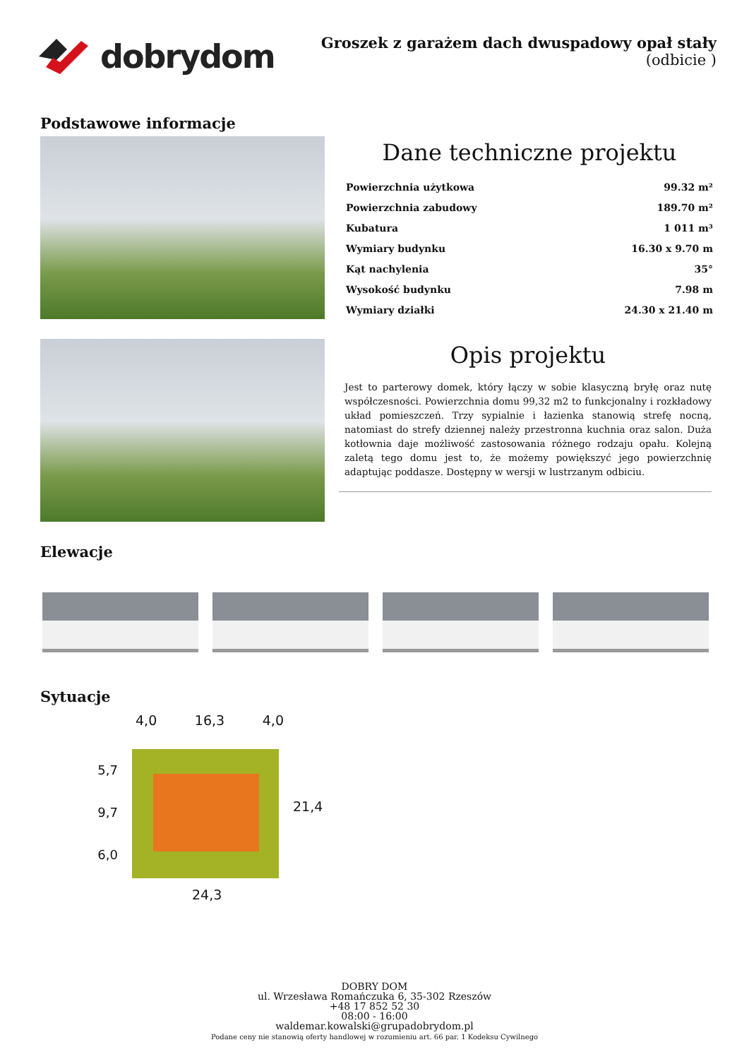dobrydom
Groszek z garażem dach dwuspadowy opał stały
(odbicie )
Podstawowe informacje
Dane techniczne projektu
| Powierzchnia użytkowa | 99.32 m² |
| Powierzchnia zabudowy | 189.70 m² |
| Kubatura | 1 011 m³ |
| Wymiary budynku | 16.30 x 9.70 m |
| Kąt nachylenia | 35° |
| Wysokość budynku | 7.98 m |
| Wymiary działki | 24.30 x 21.40 m |
Opis projektu
Jest to parterowy domek, który łączy w sobie klasyczną bryłę oraz nutę współczesności. Powierzchnia domu 99,32 m2 to funkcjonalny i rozkładowy układ pomieszczeń. Trzy sypialnie i łazienka stanowią strefę nocną, natomiast do strefy dziennej należy przestronna kuchnia oraz salon. Duża kotłownia daje możliwość zastosowania różnego rodzaju opału. Kolejną zaletą tego domu jest to, że możemy powiększyć jego powierzchnię adaptując poddasze. Dostępny w wersji w lustrzanym odbiciu.
Elewacje
Sytuacje
4,0 16,3 4,0
5,7
9,7
6,0
21,4
24,3
DOBRY DOM
ul. Wrzesława Romańczuka 6, 35-302 Rzeszów
+48 17 852 52 30
08:00 - 16:00
waldemar.kowalski@grupadobrydom.pl
Podane ceny nie stanowią oferty handlowej w rozumieniu art. 66 par. 1 Kodeksu Cywilnego